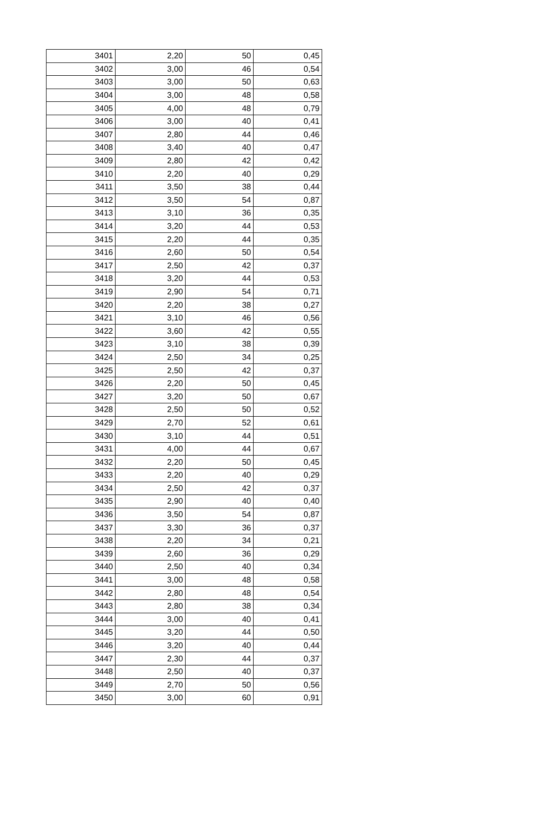| 3401 | 2,20 | 50 | 0,45 |
| 3402 | 3,00 | 46 | 0,54 |
| 3403 | 3,00 | 50 | 0,63 |
| 3404 | 3,00 | 48 | 0,58 |
| 3405 | 4,00 | 48 | 0,79 |
| 3406 | 3,00 | 40 | 0,41 |
| 3407 | 2,80 | 44 | 0,46 |
| 3408 | 3,40 | 40 | 0,47 |
| 3409 | 2,80 | 42 | 0,42 |
| 3410 | 2,20 | 40 | 0,29 |
| 3411 | 3,50 | 38 | 0,44 |
| 3412 | 3,50 | 54 | 0,87 |
| 3413 | 3,10 | 36 | 0,35 |
| 3414 | 3,20 | 44 | 0,53 |
| 3415 | 2,20 | 44 | 0,35 |
| 3416 | 2,60 | 50 | 0,54 |
| 3417 | 2,50 | 42 | 0,37 |
| 3418 | 3,20 | 44 | 0,53 |
| 3419 | 2,90 | 54 | 0,71 |
| 3420 | 2,20 | 38 | 0,27 |
| 3421 | 3,10 | 46 | 0,56 |
| 3422 | 3,60 | 42 | 0,55 |
| 3423 | 3,10 | 38 | 0,39 |
| 3424 | 2,50 | 34 | 0,25 |
| 3425 | 2,50 | 42 | 0,37 |
| 3426 | 2,20 | 50 | 0,45 |
| 3427 | 3,20 | 50 | 0,67 |
| 3428 | 2,50 | 50 | 0,52 |
| 3429 | 2,70 | 52 | 0,61 |
| 3430 | 3,10 | 44 | 0,51 |
| 3431 | 4,00 | 44 | 0,67 |
| 3432 | 2,20 | 50 | 0,45 |
| 3433 | 2,20 | 40 | 0,29 |
| 3434 | 2,50 | 42 | 0,37 |
| 3435 | 2,90 | 40 | 0,40 |
| 3436 | 3,50 | 54 | 0,87 |
| 3437 | 3,30 | 36 | 0,37 |
| 3438 | 2,20 | 34 | 0,21 |
| 3439 | 2,60 | 36 | 0,29 |
| 3440 | 2,50 | 40 | 0,34 |
| 3441 | 3,00 | 48 | 0,58 |
| 3442 | 2,80 | 48 | 0,54 |
| 3443 | 2,80 | 38 | 0,34 |
| 3444 | 3,00 | 40 | 0,41 |
| 3445 | 3,20 | 44 | 0,50 |
| 3446 | 3,20 | 40 | 0,44 |
| 3447 | 2,30 | 44 | 0,37 |
| 3448 | 2,50 | 40 | 0,37 |
| 3449 | 2,70 | 50 | 0,56 |
| 3450 | 3,00 | 60 | 0,91 |